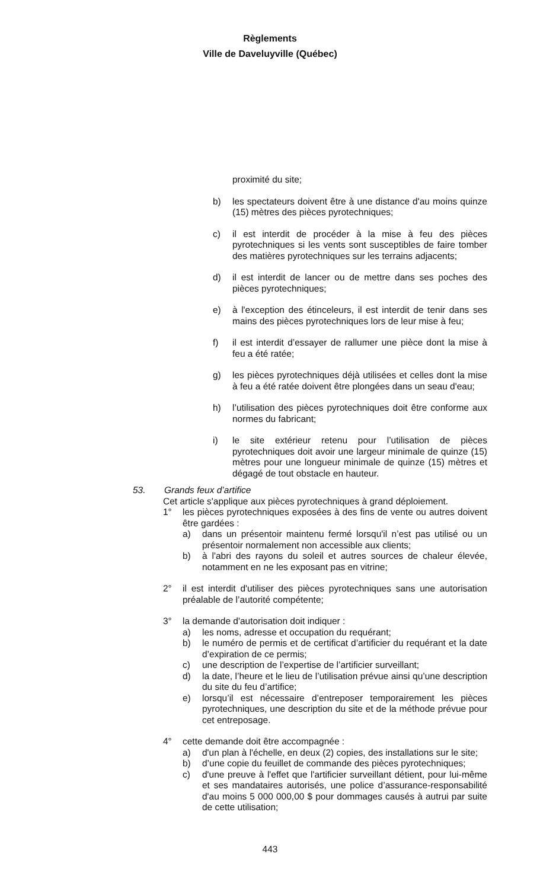Règlements
Ville de Daveluyville (Québec)
proximité du site;
b) les spectateurs doivent être à une distance d'au moins quinze (15) mètres des pièces pyrotechniques;
c) il est interdit de procéder à la mise à feu des pièces pyrotechniques si les vents sont susceptibles de faire tomber des matières pyrotechniques sur les terrains adjacents;
d) il est interdit de lancer ou de mettre dans ses poches des pièces pyrotechniques;
e) à l'exception des étinceleurs, il est interdit de tenir dans ses mains des pièces pyrotechniques lors de leur mise à feu;
f) il est interdit d’essayer de rallumer une pièce dont la mise à feu a été ratée;
g) les pièces pyrotechniques déjà utilisées et celles dont la mise à feu a été ratée doivent être plongées dans un seau d'eau;
h) l’utilisation des pièces pyrotechniques doit être conforme aux normes du fabricant;
i) le site extérieur retenu pour l’utilisation de pièces pyrotechniques doit avoir une largeur minimale de quinze (15) mètres pour une longueur minimale de quinze (15) mètres et dégagé de tout obstacle en hauteur.
53. Grands feux d’artifice
Cet article s'applique aux pièces pyrotechniques à grand déploiement.
1° les pièces pyrotechniques exposées à des fins de vente ou autres doivent être gardées :
a) dans un présentoir maintenu fermé lorsqu'il n’est pas utilisé ou un présentoir normalement non accessible aux clients;
b) à l'abri des rayons du soleil et autres sources de chaleur élevée, notamment en ne les exposant pas en vitrine;
2° il est interdit d'utiliser des pièces pyrotechniques sans une autorisation préalable de l’autorité compétente;
3° la demande d'autorisation doit indiquer :
a) les noms, adresse et occupation du requérant;
b) le numéro de permis et de certificat d’artificier du requérant et la date d’expiration de ce permis;
c) une description de l’expertise de l’artificier surveillant;
d) la date, l’heure et le lieu de l’utilisation prévue ainsi qu’une description du site du feu d’artifice;
e) lorsqu’il est nécessaire d’entreposer temporairement les pièces pyrotechniques, une description du site et de la méthode prévue pour cet entreposage.
4° cette demande doit être accompagnée :
a) d'un plan à l'échelle, en deux (2) copies, des installations sur le site;
b) d’une copie du feuillet de commande des pièces pyrotechniques;
c) d'une preuve à l'effet que l'artificier surveillant détient, pour lui-même et ses mandataires autorisés, une police d’assurance-responsabilité d'au moins 5 000 000,00 $ pour dommages causés à autrui par suite de cette utilisation;
443